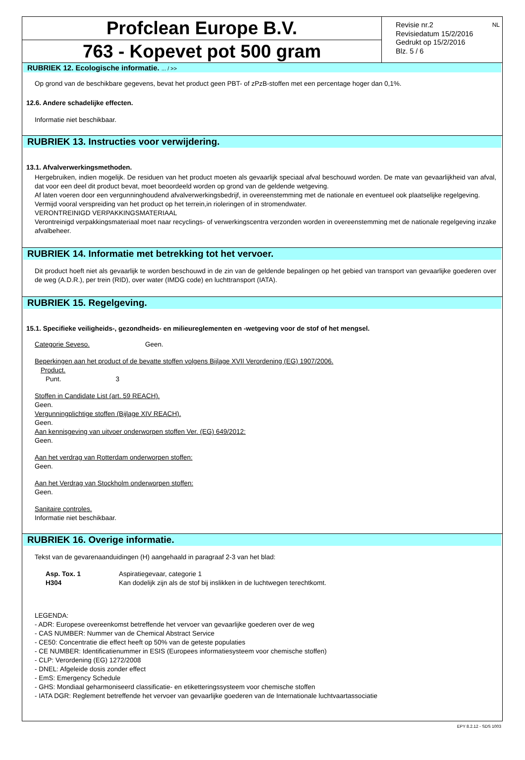Profclean Europe B.V.
763 - Kopevet pot 500 gram
Revisie nr.2
Revisiedatum 15/2/2016
Gedrukt op 15/2/2016
Blz. 5 / 6
NL
RUBRIEK 12. Ecologische informatie. ... / >>
Op grond van de beschikbare gegevens, bevat het product geen PBT- of zPzB-stoffen met een percentage hoger dan 0,1%.
12.6. Andere schadelijke effecten.
Informatie niet beschikbaar.
RUBRIEK 13. Instructies voor verwijdering.
13.1. Afvalverwerkingsmethoden.
Hergebruiken, indien mogelijk. De residuen van het product moeten als gevaarlijk speciaal afval beschouwd worden. De mate van gevaarlijkheid van afval, dat voor een deel dit product bevat, moet beoordeeld worden op grond van de geldende wetgeving.
Af laten voeren door een vergunninghoudend afvalverwerkingsbedrijf, in overeenstemming met de nationale en eventueel ook plaatselijke regelgeving.
Vermijd vooral verspreiding van het product op het terrein,in rioleringen of in stromendwater.
VERONTREINIGD VERPAKKINGSMATERIAAL
Verontreinigd verpakkingsmateriaal moet naar recyclings- of verwerkingscentra verzonden worden in overeenstemming met de nationale regelgeving inzake afvalbeheer.
RUBRIEK 14. Informatie met betrekking tot het vervoer.
Dit product hoeft niet als gevaarlijk te worden beschouwd in de zin van de geldende bepalingen op het gebied van transport van gevaarlijke goederen over de weg (A.D.R.), per trein (RID), over water (IMDG code) en luchttransport (IATA).
RUBRIEK 15. Regelgeving.
15.1. Specifieke veiligheids-, gezondheids- en milieureglementen en -wetgeving voor de stof of het mengsel.
Categorie Seveso. Geen.
Beperkingen aan het product of de bevatte stoffen volgens Bijlage XVII Verordening (EG) 1907/2006.
Product.
Punt. 3
Stoffen in Candidate List (art. 59 REACH).
Geen.
Vergunningplichtige stoffen (Bijlage XIV REACH).
Geen.
Aan kennisgeving van uitvoer onderworpen stoffen Ver. (EG) 649/2012:
Geen.
Aan het verdrag van Rotterdam onderworpen stoffen:
Geen.
Aan het Verdrag van Stockholm onderworpen stoffen:
Geen.
Sanitaire controles.
Informatie niet beschikbaar.
RUBRIEK 16. Overige informatie.
Tekst van de gevarenaanduidingen (H) aangehaald in paragraaf 2-3 van het blad:
Asp. Tox. 1 Aspiratiegevaar, categorie 1
H304 Kan dodelijk zijn als de stof bij inslikken in de luchtwegen terechtkomt.
LEGENDA:
- ADR: Europese overeenkomst betreffende het vervoer van gevaarlijke goederen over de weg
- CAS NUMBER: Nummer van de Chemical Abstract Service
- CE50: Concentratie die effect heeft op 50% van de geteste populaties
- CE NUMBER: Identificatienummer in ESIS (Europees informatiesysteem voor chemische stoffen)
- CLP: Verordening (EG) 1272/2008
- DNEL: Afgeleide dosis zonder effect
- EmS: Emergency Schedule
- GHS: Mondiaal geharmoniseerd classificatie- en etiketteringssysteem voor chemische stoffen
- IATA DGR: Reglement betreffende het vervoer van gevaarlijke goederen van de Internationale luchtvaartassociatie
EPY 8.2.12 - SDS 1003